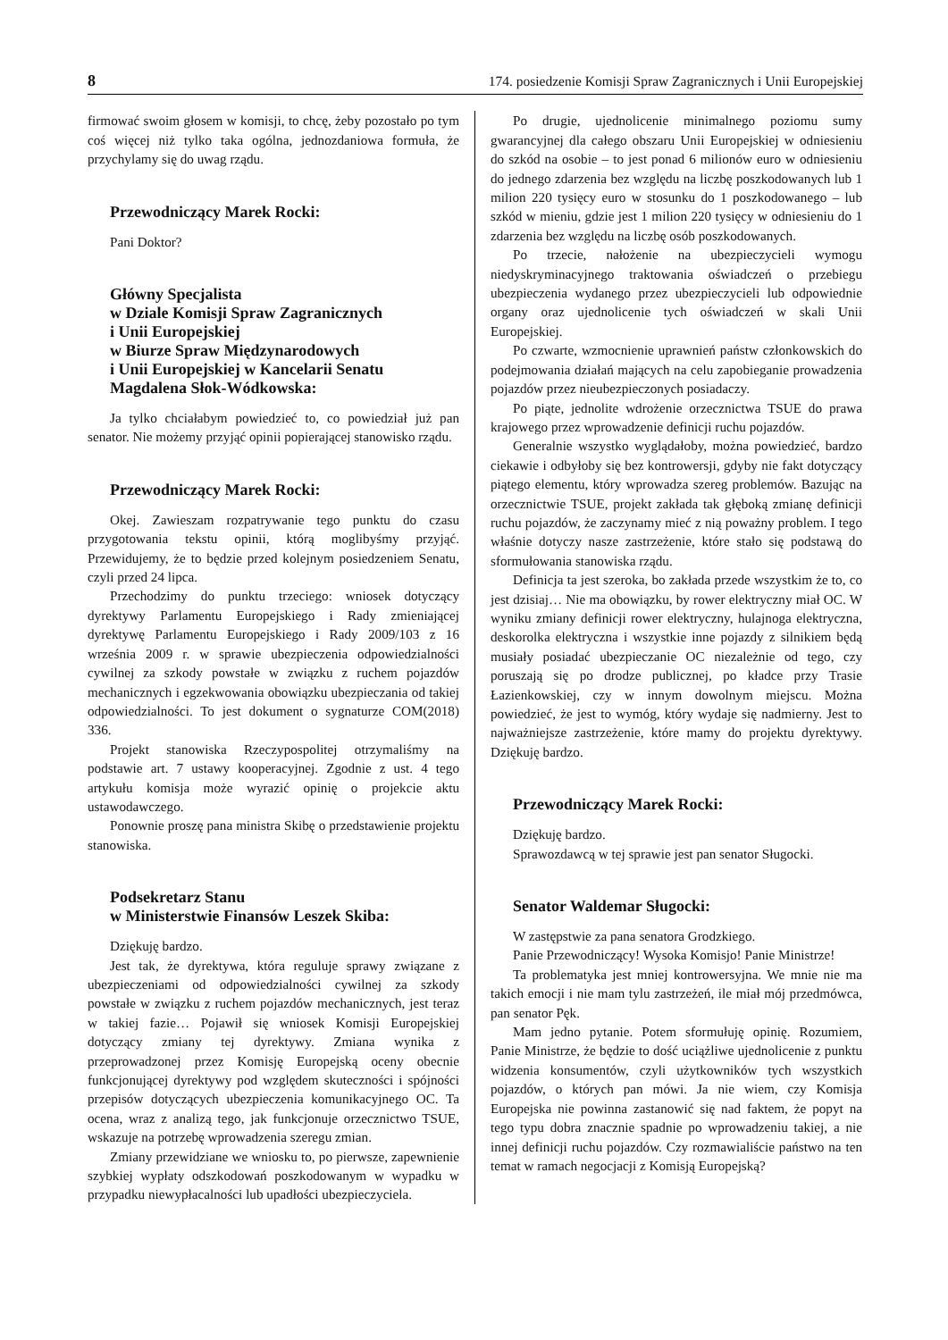8 174. posiedzenie Komisji Spraw Zagranicznych i Unii Europejskiej
firmować swoim głosem w komisji, to chcę, żeby pozostało po tym coś więcej niż tylko taka ogólna, jednozdaniowa formuła, że przychylamy się do uwag rządu.
Przewodniczący Marek Rocki:
Pani Doktor?
Główny Specjalista
w Dziale Komisji Spraw Zagranicznych
i Unii Europejskiej
w Biurze Spraw Międzynarodowych
i Unii Europejskiej w Kancelarii Senatu
Magdalena Słok-Wódkowska:
Ja tylko chciałabym powiedzieć to, co powiedział już pan senator. Nie możemy przyjąć opinii popierającej stanowisko rządu.
Przewodniczący Marek Rocki:
Okej. Zawieszam rozpatrywanie tego punktu do czasu przygotowania tekstu opinii, którą moglibyśmy przyjąć. Przewidujemy, że to będzie przed kolejnym posiedzeniem Senatu, czyli przed 24 lipca.
Przechodzimy do punktu trzeciego: wniosek dotyczący dyrektywy Parlamentu Europejskiego i Rady zmieniającej dyrektywę Parlamentu Europejskiego i Rady 2009/103 z 16 września 2009 r. w sprawie ubezpieczenia odpowiedzialności cywilnej za szkody powstałe w związku z ruchem pojazdów mechanicznych i egzekwowania obowiązku ubezpieczania od takiej odpowiedzialności. To jest dokument o sygnaturze COM(2018) 336.
Projekt stanowiska Rzeczypospolitej otrzymaliśmy na podstawie art. 7 ustawy kooperacyjnej. Zgodnie z ust. 4 tego artykułu komisja może wyrazić opinię o projekcie aktu ustawodawczego.
Ponownie proszę pana ministra Skibę o przedstawienie projektu stanowiska.
Podsekretarz Stanu
w Ministerstwie Finansów Leszek Skiba:
Dziękuję bardzo.
Jest tak, że dyrektywa, która reguluje sprawy związane z ubezpieczeniami od odpowiedzialności cywilnej za szkody powstałe w związku z ruchem pojazdów mechanicznych, jest teraz w takiej fazie… Pojawił się wniosek Komisji Europejskiej dotyczący zmiany tej dyrektywy. Zmiana wynika z przeprowadzonej przez Komisję Europejską oceny obecnie funkcjonującej dyrektywy pod względem skuteczności i spójności przepisów dotyczących ubezpieczenia komunikacyjnego OC. Ta ocena, wraz z analizą tego, jak funkcjonuje orzecznictwo TSUE, wskazuje na potrzebę wprowadzenia szeregu zmian.
Zmiany przewidziane we wniosku to, po pierwsze, zapewnienie szybkiej wypłaty odszkodowań poszkodowanym w wypadku w przypadku niewypłacalności lub upadłości ubezpieczyciela.
Po drugie, ujednolicenie minimalnego poziomu sumy gwarancyjnej dla całego obszaru Unii Europejskiej w odniesieniu do szkód na osobie – to jest ponad 6 milionów euro w odniesieniu do jednego zdarzenia bez względu na liczbę poszkodowanych lub 1 milion 220 tysięcy euro w stosunku do 1 poszkodowanego – lub szkód w mieniu, gdzie jest 1 milion 220 tysięcy w odniesieniu do 1 zdarzenia bez względu na liczbę osób poszkodowanych.
Po trzecie, nałożenie na ubezpieczycieli wymogu niedyskryminacyjnego traktowania oświadczeń o przebiegu ubezpieczenia wydanego przez ubezpieczycieli lub odpowiednie organy oraz ujednolicenie tych oświadczeń w skali Unii Europejskiej.
Po czwarte, wzmocnienie uprawnień państw członkowskich do podejmowania działań mających na celu zapobieganie prowadzenia pojazdów przez nieubezpieczonych posiadaczy.
Po piąte, jednolite wdrożenie orzecznictwa TSUE do prawa krajowego przez wprowadzenie definicji ruchu pojazdów.
Generalnie wszystko wyglądałoby, można powiedzieć, bardzo ciekawie i odbyłoby się bez kontrowersji, gdyby nie fakt dotyczący piątego elementu, który wprowadza szereg problemów. Bazując na orzecznictwie TSUE, projekt zakłada tak głęboką zmianę definicji ruchu pojazdów, że zaczynamy mieć z nią poważny problem. I tego właśnie dotyczy nasze zastrzeżenie, które stało się podstawą do sformułowania stanowiska rządu.
Definicja ta jest szeroka, bo zakłada przede wszystkim że to, co jest dzisiaj… Nie ma obowiązku, by rower elektryczny miał OC. W wyniku zmiany definicji rower elektryczny, hulajnoga elektryczna, deskorolka elektryczna i wszystkie inne pojazdy z silnikiem będą musiały posiadać ubezpieczanie OC niezależnie od tego, czy poruszają się po drodze publicznej, po kładce przy Trasie Łazienkowskiej, czy w innym dowolnym miejscu. Można powiedzieć, że jest to wymóg, który wydaje się nadmierny. Jest to najważniejsze zastrzeżenie, które mamy do projektu dyrektywy. Dziękuję bardzo.
Przewodniczący Marek Rocki:
Dziękuję bardzo.
Sprawozdawcą w tej sprawie jest pan senator Sługocki.
Senator Waldemar Sługocki:
W zastępstwie za pana senatora Grodzkiego.
Panie Przewodniczący! Wysoka Komisjo! Panie Ministrze!
Ta problematyka jest mniej kontrowersyjna. We mnie nie ma takich emocji i nie mam tylu zastrzeżeń, ile miał mój przedmówca, pan senator Pęk.
Mam jedno pytanie. Potem sformułuję opinię. Rozumiem, Panie Ministrze, że będzie to dość uciążliwe ujednolicenie z punktu widzenia konsumentów, czyli użytkowników tych wszystkich pojazdów, o których pan mówi. Ja nie wiem, czy Komisja Europejska nie powinna zastanowić się nad faktem, że popyt na tego typu dobra znacznie spadnie po wprowadzeniu takiej, a nie innej definicji ruchu pojazdów. Czy rozmawialiście państwo na ten temat w ramach negocjacji z Komisją Europejską?